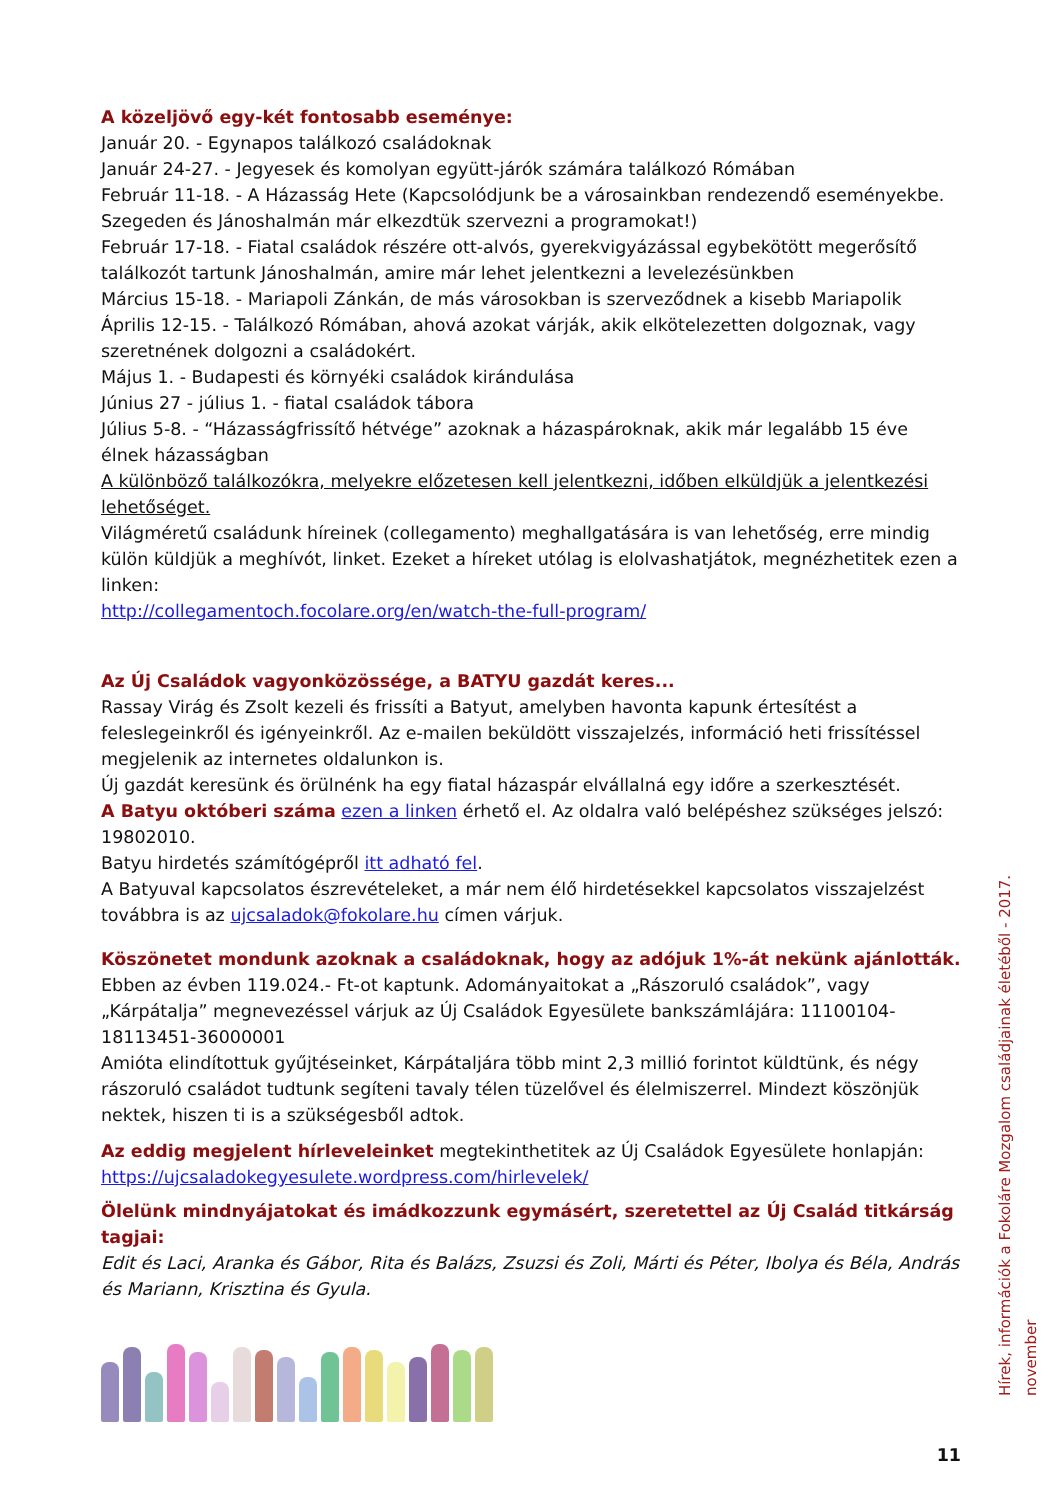A közeljövő egy-két fontosabb eseménye:
Január 20. - Egynapos találkozó családoknak
Január 24-27. - Jegyesek és komolyan együtt-járók számára találkozó Rómában
Február 11-18. - A Házasság Hete (Kapcsolódjunk be a városainkban rendezendő eseményekbe. Szegeden és Jánoshalmán már elkezdtük szervezni a programokat!)
Február 17-18. - Fiatal családok részére ott-alvós, gyerekvigyázással egybekötött megerősítő találkozót tartunk Jánoshalmán, amire már lehet jelentkezni a levelezésünkben
Március 15-18. - Mariapoli Zánkán, de más városokban is szerveződnek a kisebb Mariapolik
Április 12-15. - Találkozó Rómában, ahová azokat várják, akik elkötelezetten dolgoznak, vagy szeretnének dolgozni a családokért.
Május 1. - Budapesti és környéki családok kirándulása
Június 27 - július 1. - fiatal családok tábora
Július 5-8. - “Házasságfrissítő hétvége” azoknak a házaspároknak, akik már legalább 15 éve élnek házasságban
A különböző találkozókra, melyekre előzetesen kell jelentkezni, időben elküldjük a jelentkezési lehetőséget.
Világméretű családunk híreinek (collegamento) meghallgatására is van lehetőség, erre mindig külön küldjük a meghívót, linket. Ezeket a híreket utólag is elolvashatjátok, megnézhetitek ezen a linken:
http://collegamentoch.focolare.org/en/watch-the-full-program/
Az Új Családok vagyonközössége, a BATYU gazdát keres...
Rassay Virág és Zsolt kezeli és frissíti a Batyut, amelyben havonta kapunk értesítést a feleslegeinkről és igényeinkről. Az e-mailen beküldött visszajelzés, információ heti frissítéssel megjelenik az internetes oldalunkon is.
Új gazdát keresünk és örülnénk ha egy fiatal házaspár elvállalná egy időre a szerkesztését.
A Batyu októberi száma ezen a linken érhető el. Az oldalra való belépéshez szükséges jelszó: 19802010.
Batyu hirdetés számítógépről itt adható fel.
A Batyuval kapcsolatos észrevételeket, a már nem élő hirdetésekkel kapcsolatos visszajelzést továbbra is az ujcsaladok@fokolare.hu címen várjuk.
Köszönetet mondunk azoknak a családoknak, hogy az adójuk 1%-át nekünk ajánlották.
Ebben az évben 119.024.- Ft-ot kaptunk. Adományaitokat a „Rászoruló családok”, vagy „Kárpátalja” megnevezéssel várjuk az Új Családok Egyesülete bankszámlájára: 11100104-18113451-36000001
Amióta elindítottuk gyűjtéseinket, Kárpátaljára több mint 2,3 millió forintot küldtünk, és négy rászoruló családot tudtunk segíteni tavaly télen tüzelővel és élelmiszerrel. Mindezt köszönjük nektek, hiszen ti is a szükségesből adtok.
Az eddig megjelent hírleveleinket megtekinthetitek az Új Családok Egyesülete honlapján: https://ujcsaladokegyesulete.wordpress.com/hirlevelek/
Ölelünk mindnyájatokat és imádkozzunk egymásért, szeretettel az Új Család titkárság tagjai:
Edit és Laci, Aranka és Gábor, Rita és Balázs, Zsuzsi és Zoli, Márti és Péter, Ibolya és Béla, András és Mariann, Krisztina és Gyula.
11
Hírek, információk a Fokoláre Mozgalom családjainak életéből - 2017. november